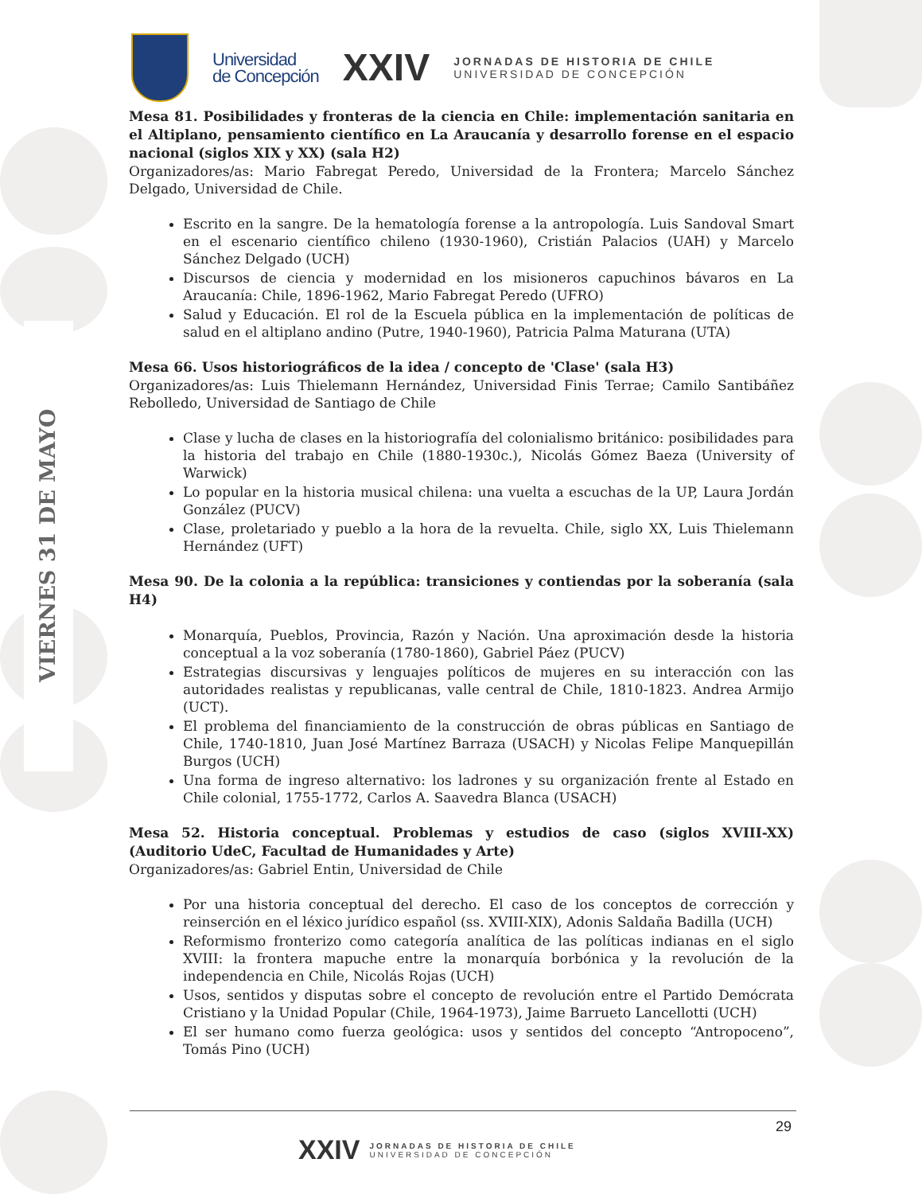VIERNES 31 DE MAYO
Universidad
de Concepción
XXIV
JORNADAS DE HISTORIA DE CHILE
UNIVERSIDAD DE CONCEPCIÓN
Mesa 81. Posibilidades y fronteras de la ciencia en Chile: implementación sanitaria en el Altiplano, pensamiento científico en La Araucanía y desarrollo forense en el espacio nacional (siglos XIX y XX) (sala H2)
Organizadores/as: Mario Fabregat Peredo, Universidad de la Frontera; Marcelo Sánchez Delgado, Universidad de Chile.
Escrito en la sangre. De la hematología forense a la antropología. Luis Sandoval Smart en el escenario científico chileno (1930-1960), Cristián Palacios (UAH) y Marcelo Sánchez Delgado (UCH)
Discursos de ciencia y modernidad en los misioneros capuchinos bávaros en La Araucanía: Chile, 1896-1962, Mario Fabregat Peredo (UFRO)
Salud y Educación. El rol de la Escuela pública en la implementación de políticas de salud en el altiplano andino (Putre, 1940-1960), Patricia Palma Maturana (UTA)
Mesa 66. Usos historiográficos de la idea / concepto de 'Clase' (sala H3)
Organizadores/as: Luis Thielemann Hernández, Universidad Finis Terrae; Camilo Santibáñez Rebolledo, Universidad de Santiago de Chile
Clase y lucha de clases en la historiografía del colonialismo británico: posibilidades para la historia del trabajo en Chile (1880-1930c.), Nicolás Gómez Baeza (University of Warwick)
Lo popular en la historia musical chilena: una vuelta a escuchas de la UP, Laura Jordán González (PUCV)
Clase, proletariado y pueblo a la hora de la revuelta. Chile, siglo XX, Luis Thielemann Hernández (UFT)
Mesa 90. De la colonia a la república: transiciones y contiendas por la soberanía (sala H4)
Monarquía, Pueblos, Provincia, Razón y Nación. Una aproximación desde la historia conceptual a la voz soberanía (1780-1860), Gabriel Páez (PUCV)
Estrategias discursivas y lenguajes políticos de mujeres en su interacción con las autoridades realistas y republicanas, valle central de Chile, 1810-1823. Andrea Armijo (UCT).
El problema del financiamiento de la construcción de obras públicas en Santiago de Chile, 1740-1810, Juan José Martínez Barraza (USACH) y Nicolas Felipe Manquepillán Burgos (UCH)
Una forma de ingreso alternativo: los ladrones y su organización frente al Estado en Chile colonial, 1755-1772, Carlos A. Saavedra Blanca (USACH)
Mesa 52. Historia conceptual. Problemas y estudios de caso (siglos XVIII-XX) (Auditorio UdeC, Facultad de Humanidades y Arte)
Organizadores/as: Gabriel Entin, Universidad de Chile
Por una historia conceptual del derecho. El caso de los conceptos de corrección y reinserción en el léxico jurídico español (ss. XVIII-XIX), Adonis Saldaña Badilla (UCH)
Reformismo fronterizo como categoría analítica de las políticas indianas en el siglo XVIII: la frontera mapuche entre la monarquía borbónica y la revolución de la independencia en Chile, Nicolás Rojas (UCH)
Usos, sentidos y disputas sobre el concepto de revolución entre el Partido Demócrata Cristiano y la Unidad Popular (Chile, 1964-1973), Jaime Barrueto Lancellotti (UCH)
El ser humano como fuerza geológica: usos y sentidos del concepto “Antropoceno”, Tomás Pino (UCH)
29
XXIV
JORNADAS DE HISTORIA DE CHILE
UNIVERSIDAD DE CONCEPCIÓN